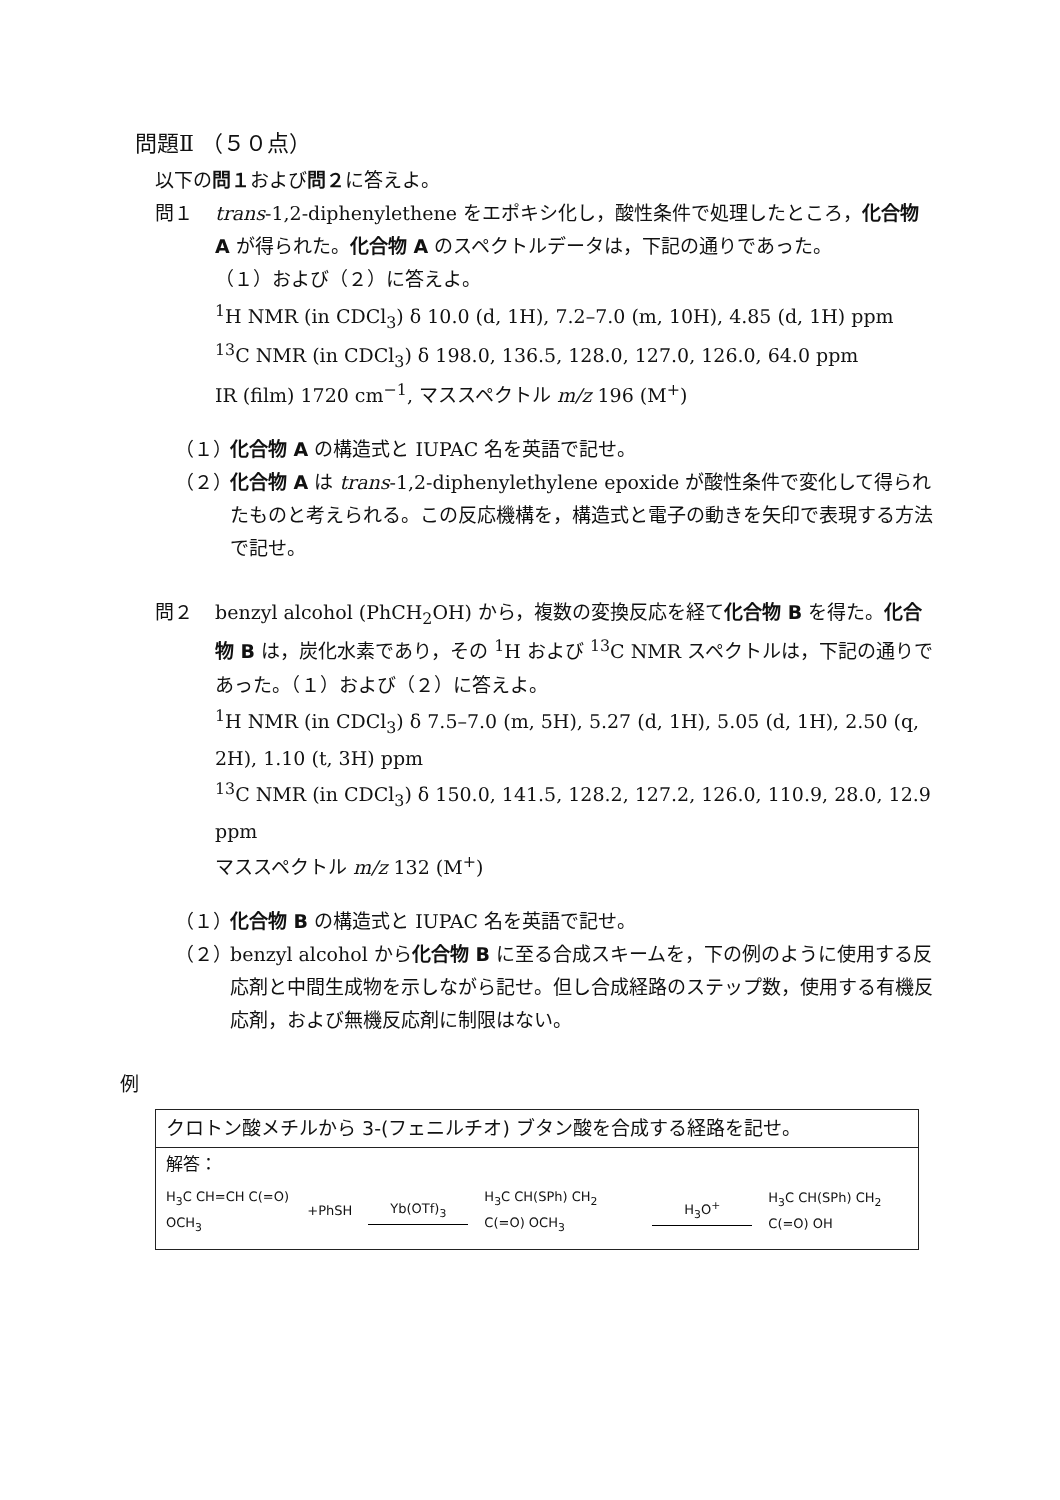問題Ⅱ （５０点）
以下の問１および問２に答えよ。
問１ trans-1,2-diphenylethene をエポキシ化し，酸性条件で処理したところ，化合物 A が得られた。化合物 A のスペクトルデータは，下記の通りであった。
（１）および（２）に答えよ。
<sup>1</sup>H NMR (in CDCl<sub>3</sub>) δ 10.0 (d, 1H), 7.2–7.0 (m, 10H), 4.85 (d, 1H) ppm
<sup>13</sup>C NMR (in CDCl<sub>3</sub>) δ 198.0, 136.5, 128.0, 127.0, 126.0, 64.0 ppm
IR (film) 1720 cm<sup>−1</sup>, マススペクトル m/z 196 (M<sup>+</sup>)
（１）
化合物 A の構造式と IUPAC 名を英語で記せ。
（２）
化合物 A は trans-1,2-diphenylethylene epoxide が酸性条件で変化して得られたものと考えられる。この反応機構を，構造式と電子の動きを矢印で表現する方法で記せ。
問２ benzyl alcohol (PhCH<sub>2</sub>OH) から，複数の変換反応を経て化合物 B を得た。化合物 B は，炭化水素であり，その <sup>1</sup>H および <sup>13</sup>C NMR スペクトルは，下記の通りであった。（１）および（２）に答えよ。
<sup>1</sup>H NMR (in CDCl<sub>3</sub>) δ 7.5–7.0 (m, 5H), 5.27 (d, 1H), 5.05 (d, 1H), 2.50 (q, 2H), 1.10 (t, 3H) ppm
<sup>13</sup>C NMR (in CDCl<sub>3</sub>) δ 150.0, 141.5, 128.2, 127.2, 126.0, 110.9, 28.0, 12.9 ppm
マススペクトル m/z 132 (M<sup>+</sup>)
（１）
化合物 B の構造式と IUPAC 名を英語で記せ。
（２）
benzyl alcohol から化合物 B に至る合成スキームを，下の例のように使用する反応剤と中間生成物を示しながら記せ。但し合成経路のステップ数，使用する有機反応剤，および無機反応剤に制限はない。
例
クロトン酸メチルから 3-(フェニルチオ) ブタン酸を合成する経路を記せ。
解答：
H<sub>3</sub>C CH=CH C(=O) OCH<sub>3</sub> +PhSH Yb(OTf)<sub>3</sub> H<sub>3</sub>C CH(SPh) CH<sub>2</sub> C(=O) OCH<sub>3</sub> H<sub>3</sub>O<sup>+</sup> H<sub>3</sub>C CH(SPh) CH<sub>2</sub> C(=O) OH